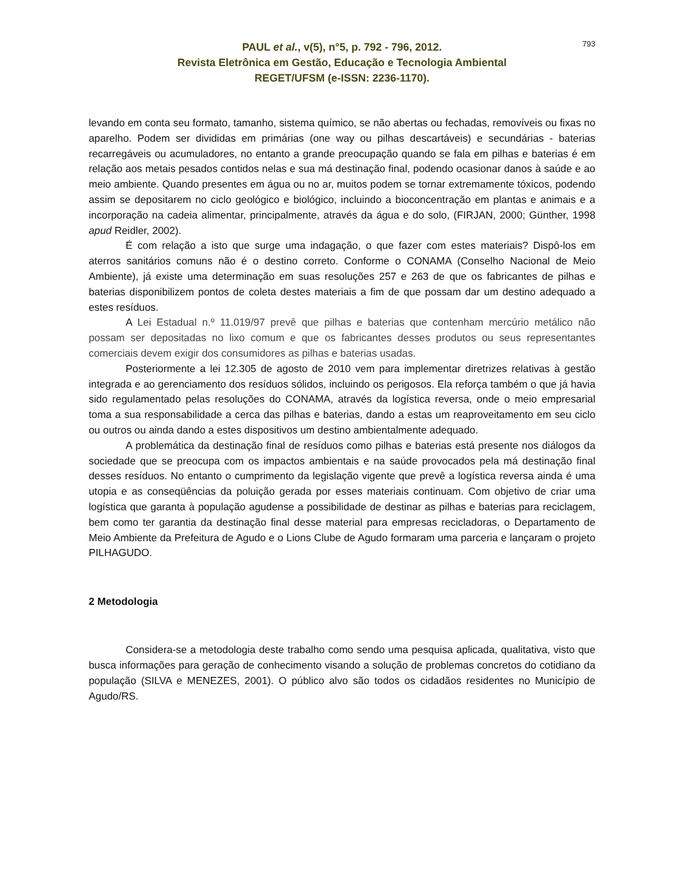793
PAUL et al., v(5), n°5, p. 792 - 796, 2012.
Revista Eletrônica em Gestão, Educação e Tecnologia Ambiental
REGET/UFSM (e-ISSN: 2236-1170).
levando em conta seu formato, tamanho, sistema químico, se não abertas ou fechadas, removíveis ou fixas no aparelho. Podem ser divididas em primárias (one way ou pilhas descartáveis) e secundárias - baterias recarregáveis ou acumuladores, no entanto a grande preocupação quando se fala em pilhas e baterias é em relação aos metais pesados contidos nelas e sua má destinação final, podendo ocasionar danos à saúde e ao meio ambiente. Quando presentes em água ou no ar, muitos podem se tornar extremamente tóxicos, podendo assim se depositarem no ciclo geológico e biológico, incluindo a bioconcentração em plantas e animais e a incorporação na cadeia alimentar, principalmente, através da água e do solo, (FIRJAN, 2000; Günther, 1998 apud Reidler, 2002).
É com relação a isto que surge uma indagação, o que fazer com estes materiais? Dispô-los em aterros sanitários comuns não é o destino correto. Conforme o CONAMA (Conselho Nacional de Meio Ambiente), já existe uma determinação em suas resoluções 257 e 263 de que os fabricantes de pilhas e baterias disponibilizem pontos de coleta destes materiais a fim de que possam dar um destino adequado a estes resíduos.
A Lei Estadual n.º 11.019/97 prevê que pilhas e baterias que contenham mercúrio metálico não possam ser depositadas no lixo comum e que os fabricantes desses produtos ou seus representantes comerciais devem exigir dos consumidores as pilhas e baterias usadas.
Posteriormente a lei 12.305 de agosto de 2010 vem para implementar diretrizes relativas à gestão integrada e ao gerenciamento dos resíduos sólidos, incluindo os perigosos. Ela reforça também o que já havia sido regulamentado pelas resoluções do CONAMA, através da logística reversa, onde o meio empresarial toma a sua responsabilidade a cerca das pilhas e baterias, dando a estas um reaproveitamento em seu ciclo ou outros ou ainda dando a estes dispositivos um destino ambientalmente adequado.
A problemática da destinação final de resíduos como pilhas e baterias está presente nos diálogos da sociedade que se preocupa com os impactos ambientais e na saúde provocados pela má destinação final desses resíduos. No entanto o cumprimento da legislação vigente que prevê a logística reversa ainda é uma utopia e as conseqüências da poluição gerada por esses materiais continuam. Com objetivo de criar uma logística que garanta à população agudense a possibilidade de destinar as pilhas e baterias para reciclagem, bem como ter garantia da destinação final desse material para empresas recicladoras, o Departamento de Meio Ambiente da Prefeitura de Agudo e o Lions Clube de Agudo formaram uma parceria e lançaram o projeto PILHAGUDO.
2 Metodologia
Considera-se a metodologia deste trabalho como sendo uma pesquisa aplicada, qualitativa, visto que busca informações para geração de conhecimento visando a solução de problemas concretos do cotidiano da população (SILVA e MENEZES, 2001). O público alvo são todos os cidadãos residentes no Município de Agudo/RS.